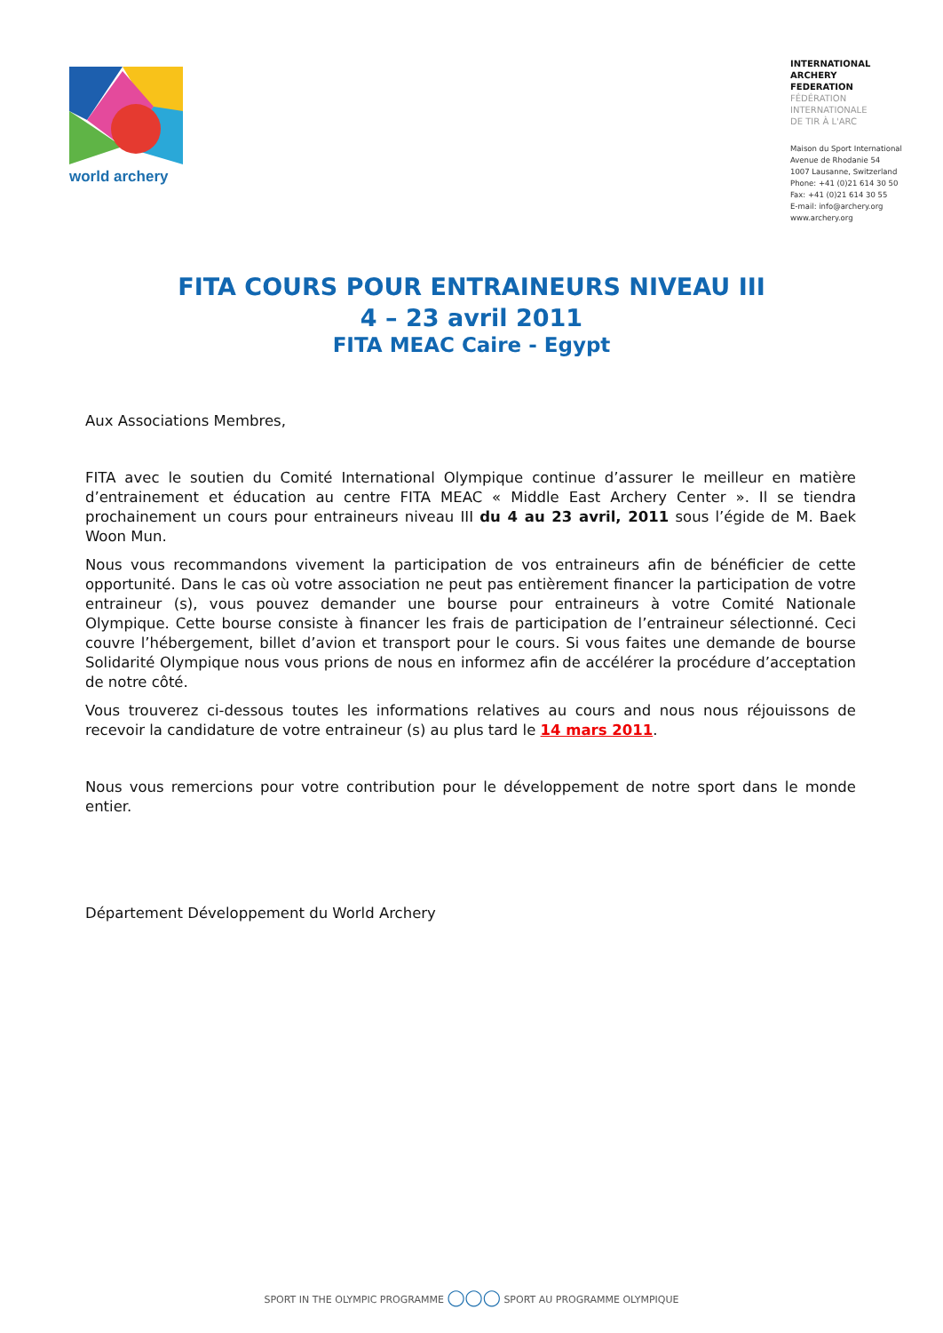world archery
INTERNATIONAL
ARCHERY
FEDERATION
FÉDÉRATION
INTERNATIONALE
DE TIR À L'ARC
Maison du Sport International
Avenue de Rhodanie 54
1007 Lausanne, Switzerland
Phone: +41 (0)21 614 30 50
Fax: +41 (0)21 614 30 55
E-mail: info@archery.org
www.archery.org
FITA COURS POUR ENTRAINEURS NIVEAU III
4 – 23 avril 2011
FITA MEAC Caire - Egypt
Aux Associations Membres,
FITA avec le soutien du Comité International Olympique continue d’assurer le meilleur en matière d’entrainement et éducation au centre FITA MEAC « Middle East Archery Center ». Il se tiendra prochainement un cours pour entraineurs niveau III du 4 au 23 avril, 2011 sous l’égide de M. Baek Woon Mun.
Nous vous recommandons vivement la participation de vos entraineurs afin de bénéficier de cette opportunité. Dans le cas où votre association ne peut pas entièrement financer la participation de votre entraineur (s), vous pouvez demander une bourse pour entraineurs à votre Comité Nationale Olympique. Cette bourse consiste à financer les frais de participation de l’entraineur sélectionné. Ceci couvre l’hébergement, billet d’avion et transport pour le cours. Si vous faites une demande de bourse Solidarité Olympique nous vous prions de nous en informez afin de accélérer la procédure d’acceptation de notre côté.
Vous trouverez ci-dessous toutes les informations relatives au cours and nous nous réjouissons de recevoir la candidature de votre entraineur (s) au plus tard le 14 mars 2011.
Nous vous remercions pour votre contribution pour le développement de notre sport dans le monde entier.
Département Développement du World Archery
SPORT IN THE OLYMPIC PROGRAMME ◯◯◯ SPORT AU PROGRAMME OLYMPIQUE